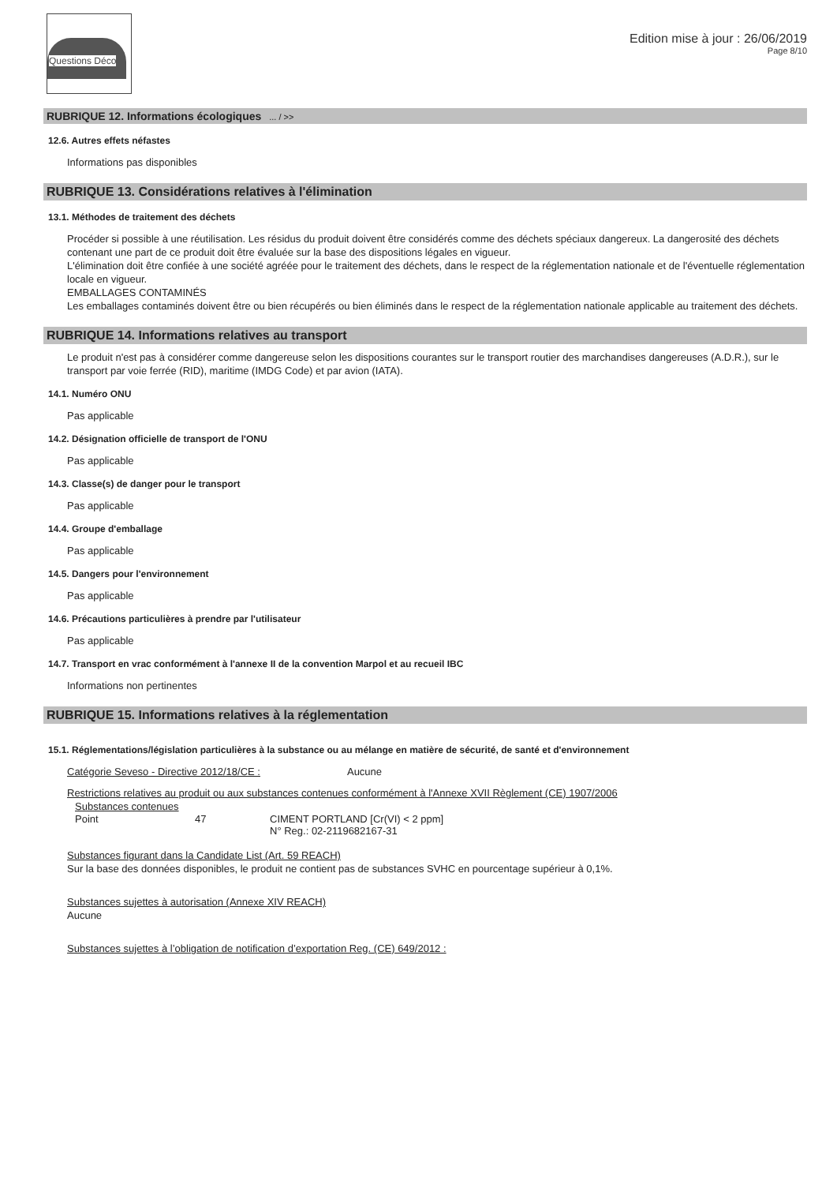Questions Déco
Edition mise à jour : 26/06/2019
Page 8/10
RUBRIQUE 12. Informations écologiques ... / >>
12.6. Autres effets néfastes
Informations pas disponibles
RUBRIQUE 13. Considérations relatives à l'élimination
13.1. Méthodes de traitement des déchets
Procéder si possible à une réutilisation. Les résidus du produit doivent être considérés comme des déchets spéciaux dangereux. La dangerosité des déchets contenant une part de ce produit doit être évaluée sur la base des dispositions légales en vigueur.
L'élimination doit être confiée à une société agréée pour le traitement des déchets, dans le respect de la réglementation nationale et de l'éventuelle réglementation locale en vigueur.
EMBALLAGES CONTAMINÉS
Les emballages contaminés doivent être ou bien récupérés ou bien éliminés dans le respect de la réglementation nationale applicable au traitement des déchets.
RUBRIQUE 14. Informations relatives au transport
Le produit n'est pas à considérer comme dangereuse selon les dispositions courantes sur le transport routier des marchandises dangereuses (A.D.R.), sur le transport par voie ferrée (RID), maritime (IMDG Code) et par avion (IATA).
14.1. Numéro ONU
Pas applicable
14.2. Désignation officielle de transport de l'ONU
Pas applicable
14.3. Classe(s) de danger pour le transport
Pas applicable
14.4. Groupe d'emballage
Pas applicable
14.5. Dangers pour l'environnement
Pas applicable
14.6. Précautions particulières à prendre par l'utilisateur
Pas applicable
14.7. Transport en vrac conformément à l'annexe II de la convention Marpol et au recueil IBC
Informations non pertinentes
RUBRIQUE 15. Informations relatives à la réglementation
15.1. Réglementations/législation particulières à la substance ou au mélange en matière de sécurité, de santé et d'environnement
Catégorie Seveso - Directive 2012/18/CE : Aucune
Restrictions relatives au produit ou aux substances contenues conformément à l'Annexe XVII Règlement (CE) 1907/2006
Substances contenues
Point 47 CIMENT PORTLAND [Cr(VI) < 2 ppm]
N° Reg.: 02-2119682167-31
Substances figurant dans la Candidate List (Art. 59 REACH)
Sur la base des données disponibles, le produit ne contient pas de substances SVHC en pourcentage supérieur à 0,1%.
Substances sujettes à autorisation (Annexe XIV REACH)
Aucune
Substances sujettes à l’obligation de notification d’exportation Reg. (CE) 649/2012 :